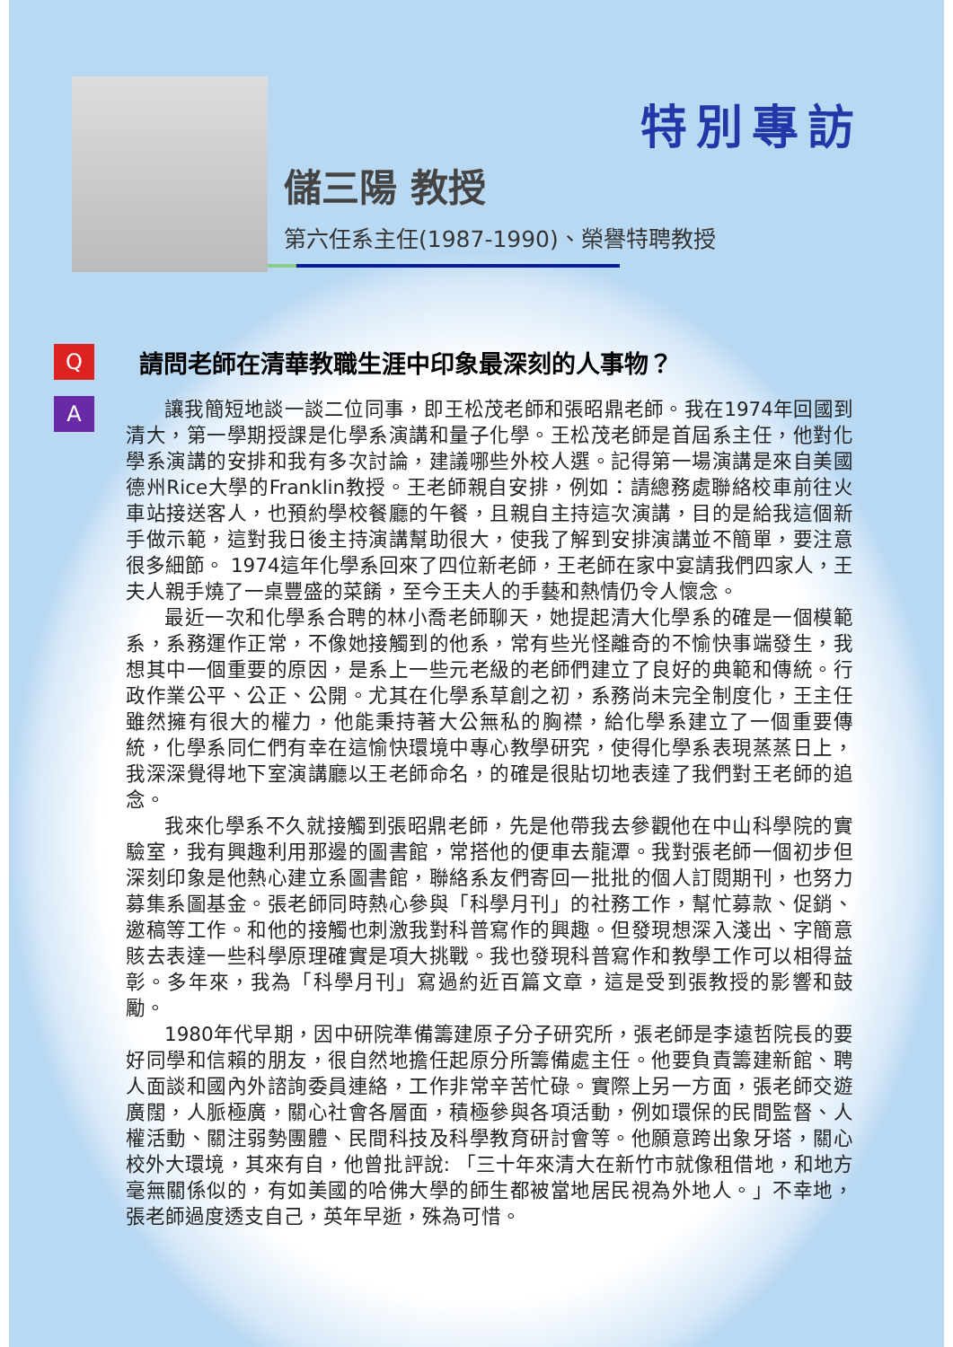特別專訪
儲三陽 教授
第六任系主任(1987-1990)、榮譽特聘教授
Q
請問老師在清華教職生涯中印象最深刻的人事物？
A
讓我簡短地談一談二位同事，即王松茂老師和張昭鼎老師。我在1974年回國到清大，第一學期授課是化學系演講和量子化學。王松茂老師是首屆系主任，他對化學系演講的安排和我有多次討論，建議哪些外校人選。記得第一場演講是來自美國德州Rice大學的Franklin教授。王老師親自安排，例如：請總務處聯絡校車前往火車站接送客人，也預約學校餐廳的午餐，且親自主持這次演講，目的是給我這個新手做示範，這對我日後主持演講幫助很大，使我了解到安排演講並不簡單，要注意很多細節。 1974這年化學系回來了四位新老師，王老師在家中宴請我們四家人，王夫人親手燒了一桌豐盛的菜餚，至今王夫人的手藝和熱情仍令人懷念。
最近一次和化學系合聘的林小喬老師聊天，她提起清大化學系的確是一個模範系，系務運作正常，不像她接觸到的他系，常有些光怪離奇的不愉快事端發生，我想其中一個重要的原因，是系上一些元老級的老師們建立了良好的典範和傳統。行政作業公平、公正、公開。尤其在化學系草創之初，系務尚未完全制度化，王主任雖然擁有很大的權力，他能秉持著大公無私的胸襟，給化學系建立了一個重要傳統，化學系同仁們有幸在這愉快環境中專心教學研究，使得化學系表現蒸蒸日上，我深深覺得地下室演講廳以王老師命名，的確是很貼切地表達了我們對王老師的追念。
我來化學系不久就接觸到張昭鼎老師，先是他帶我去參觀他在中山科學院的實驗室，我有興趣利用那邊的圖書館，常搭他的便車去龍潭。我對張老師一個初步但深刻印象是他熱心建立系圖書館，聯絡系友們寄回一批批的個人訂閱期刊，也努力募集系圖基金。張老師同時熱心參與「科學月刊」的社務工作，幫忙募款、促銷、邀稿等工作。和他的接觸也刺激我對科普寫作的興趣。但發現想深入淺出、字簡意賅去表達一些科學原理確實是項大挑戰。我也發現科普寫作和教學工作可以相得益彰。多年來，我為「科學月刊」寫過約近百篇文章，這是受到張教授的影響和鼓勵。
1980年代早期，因中研院準備籌建原子分子研究所，張老師是李遠哲院長的要好同學和信賴的朋友，很自然地擔任起原分所籌備處主任。他要負責籌建新館、聘人面談和國內外諮詢委員連絡，工作非常辛苦忙碌。實際上另一方面，張老師交遊廣闊，人脈極廣，關心社會各層面，積極參與各項活動，例如環保的民間監督、人權活動、關注弱勢團體、民間科技及科學教育研討會等。他願意跨出象牙塔，關心校外大環境，其來有自，他曾批評說: 「三十年來清大在新竹市就像租借地，和地方毫無關係似的，有如美國的哈佛大學的師生都被當地居民視為外地人。」不幸地，張老師過度透支自己，英年早逝，殊為可惜。